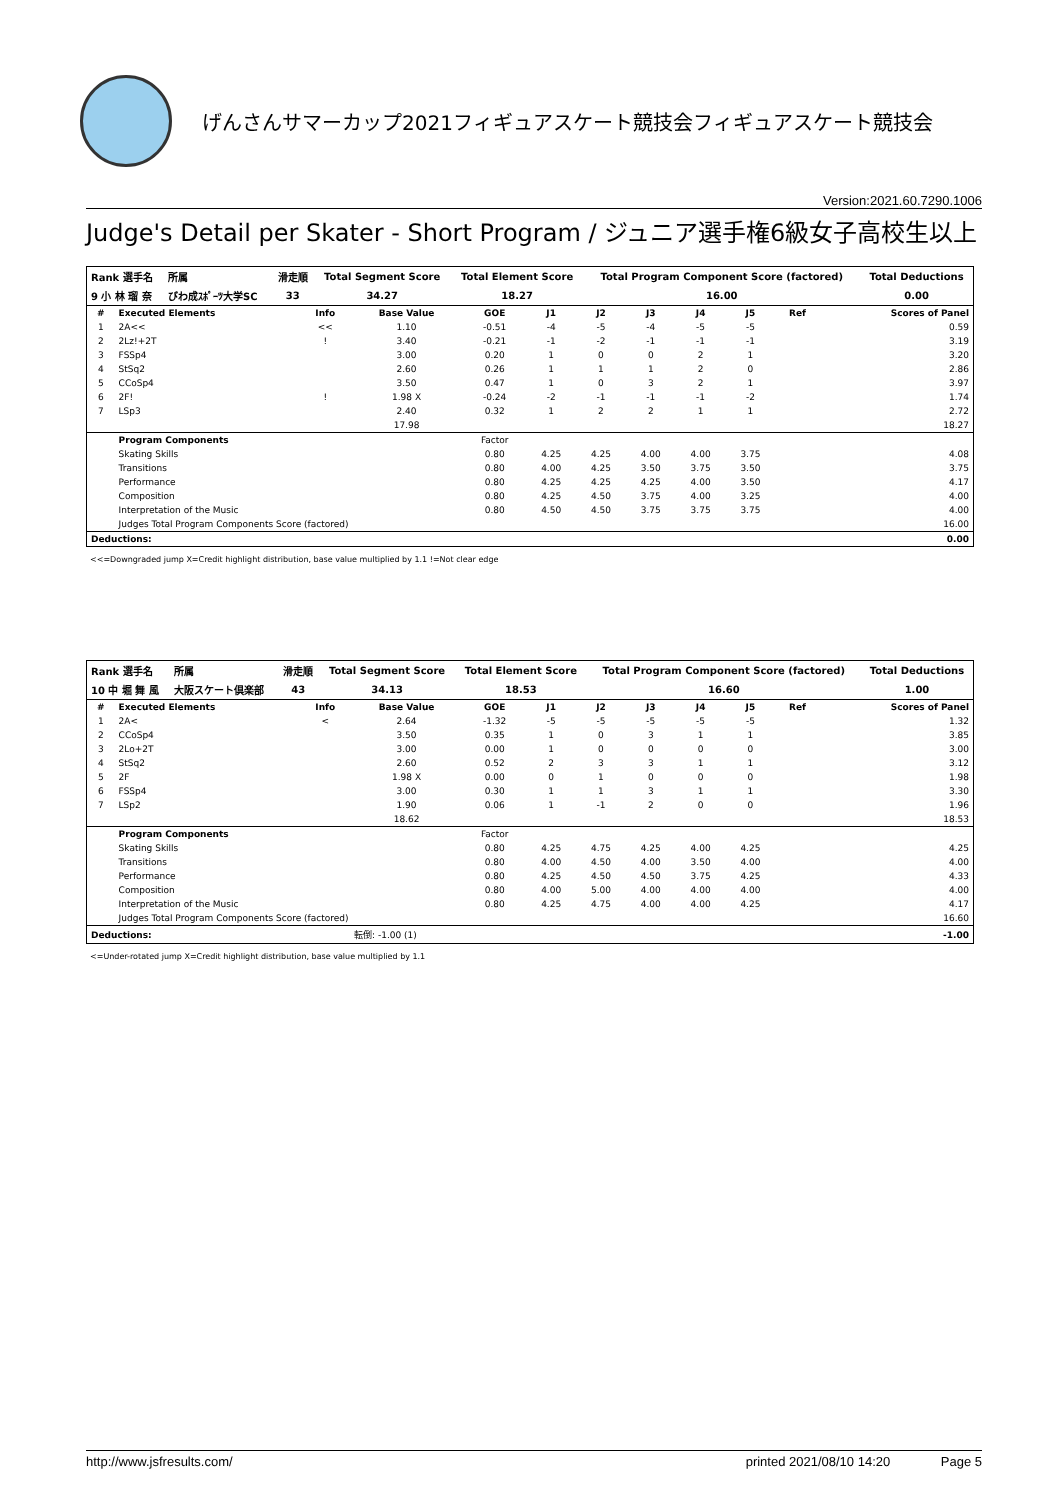げんさんサマーカップ2021フィギュアスケート競技会フィギュアスケート競技会
Version:2021.60.7290.1006
Judge's Detail per Skater - Short Program / ジュニア選手権6級女子高校生以上
| Rank 選手名 | 所属 | 滑走順 | Total Segment Score | Total Element Score | Total Program Component Score (factored) | Total Deductions |
| --- | --- | --- | --- | --- | --- | --- |
| 9 小 林 瑠 奈 | びわ成ｽﾎﾟｰﾂ大学SC | 33 | 34.27 | 18.27 | 16.00 | 0.00 |
| # | Executed Elements | Info | Base Value | GOE | J1 | J2 | J3 | J4 | J5 | Ref | Scores of Panel |
| --- | --- | --- | --- | --- | --- | --- | --- | --- | --- | --- | --- |
| 1 | 2A<< | << | 1.10 | -0.51 | -4 | -5 | -4 | -5 | -5 | | 0.59 |
| 2 | 2Lz!+2T | ! | 3.40 | -0.21 | -1 | -2 | -1 | -1 | -1 | | 3.19 |
| 3 | FSSp4 | | 3.00 | 0.20 | 1 | 0 | 0 | 2 | 1 | | 3.20 |
| 4 | StSq2 | | 2.60 | 0.26 | 1 | 1 | 1 | 2 | 0 | | 2.86 |
| 5 | CCoSp4 | | 3.50 | 0.47 | 1 | 0 | 3 | 2 | 1 | | 3.97 |
| 6 | 2F! | ! | 1.98 X | -0.24 | -2 | -1 | -1 | -1 | -2 | | 1.74 |
| 7 | LSp3 | | 2.40 | 0.32 | 1 | 2 | 2 | 1 | 1 | | 2.72 |
| | | | 17.98 | | | | | | | | 18.27 |
| | Program Components | | | Factor | | | | | | | |
| | Skating Skills | | | 0.80 | 4.25 | 4.25 | 4.00 | 4.00 | 3.75 | | 4.08 |
| | Transitions | | | 0.80 | 4.00 | 4.25 | 3.50 | 3.75 | 3.50 | | 3.75 |
| | Performance | | | 0.80 | 4.25 | 4.25 | 4.25 | 4.00 | 3.50 | | 4.17 |
| | Composition | | | 0.80 | 4.25 | 4.50 | 3.75 | 4.00 | 3.25 | | 4.00 |
| | Interpretation of the Music | | | 0.80 | 4.50 | 4.50 | 3.75 | 3.75 | 3.75 | | 4.00 |
| | Judges Total Program Components Score (factored) | | | | | | | | | | 16.00 |
| Deductions: | | | | | | | | | | | 0.00 |
<<=Downgraded jump X=Credit highlight distribution, base value multiplied by 1.1 !=Not clear edge
| Rank 選手名 | 所属 | 滑走順 | Total Segment Score | Total Element Score | Total Program Component Score (factored) | Total Deductions |
| --- | --- | --- | --- | --- | --- | --- |
| 10 中 堀 舞 風 | 大阪スケート倶楽部 | 43 | 34.13 | 18.53 | 16.60 | 1.00 |
| # | Executed Elements | Info | Base Value | GOE | J1 | J2 | J3 | J4 | J5 | Ref | Scores of Panel |
| --- | --- | --- | --- | --- | --- | --- | --- | --- | --- | --- | --- |
| 1 | 2A< | < | 2.64 | -1.32 | -5 | -5 | -5 | -5 | -5 | | 1.32 |
| 2 | CCoSp4 | | 3.50 | 0.35 | 1 | 0 | 3 | 1 | 1 | | 3.85 |
| 3 | 2Lo+2T | | 3.00 | 0.00 | 1 | 0 | 0 | 0 | 0 | | 3.00 |
| 4 | StSq2 | | 2.60 | 0.52 | 2 | 3 | 3 | 1 | 1 | | 3.12 |
| 5 | 2F | | 1.98 X | 0.00 | 0 | 1 | 0 | 0 | 0 | | 1.98 |
| 6 | FSSp4 | | 3.00 | 0.30 | 1 | 1 | 3 | 1 | 1 | | 3.30 |
| 7 | LSp2 | | 1.90 | 0.06 | 1 | -1 | 2 | 0 | 0 | | 1.96 |
| | | | 18.62 | | | | | | | | 18.53 |
| | Program Components | | | Factor | | | | | | | |
| | Skating Skills | | | 0.80 | 4.25 | 4.75 | 4.25 | 4.00 | 4.25 | | 4.25 |
| | Transitions | | | 0.80 | 4.00 | 4.50 | 4.00 | 3.50 | 4.00 | | 4.00 |
| | Performance | | | 0.80 | 4.25 | 4.50 | 4.50 | 3.75 | 4.25 | | 4.33 |
| | Composition | | | 0.80 | 4.00 | 5.00 | 4.00 | 4.00 | 4.00 | | 4.00 |
| | Interpretation of the Music | | | 0.80 | 4.25 | 4.75 | 4.00 | 4.00 | 4.25 | | 4.17 |
| | Judges Total Program Components Score (factored) | | | | | | | | | | 16.60 |
| Deductions: | | | 転倒: -1.00 (1) | | | | | | | | -1.00 |
<=Under-rotated jump X=Credit highlight distribution, base value multiplied by 1.1
http://www.jsfresults.com/ printed 2021/08/10 14:20 Page 5